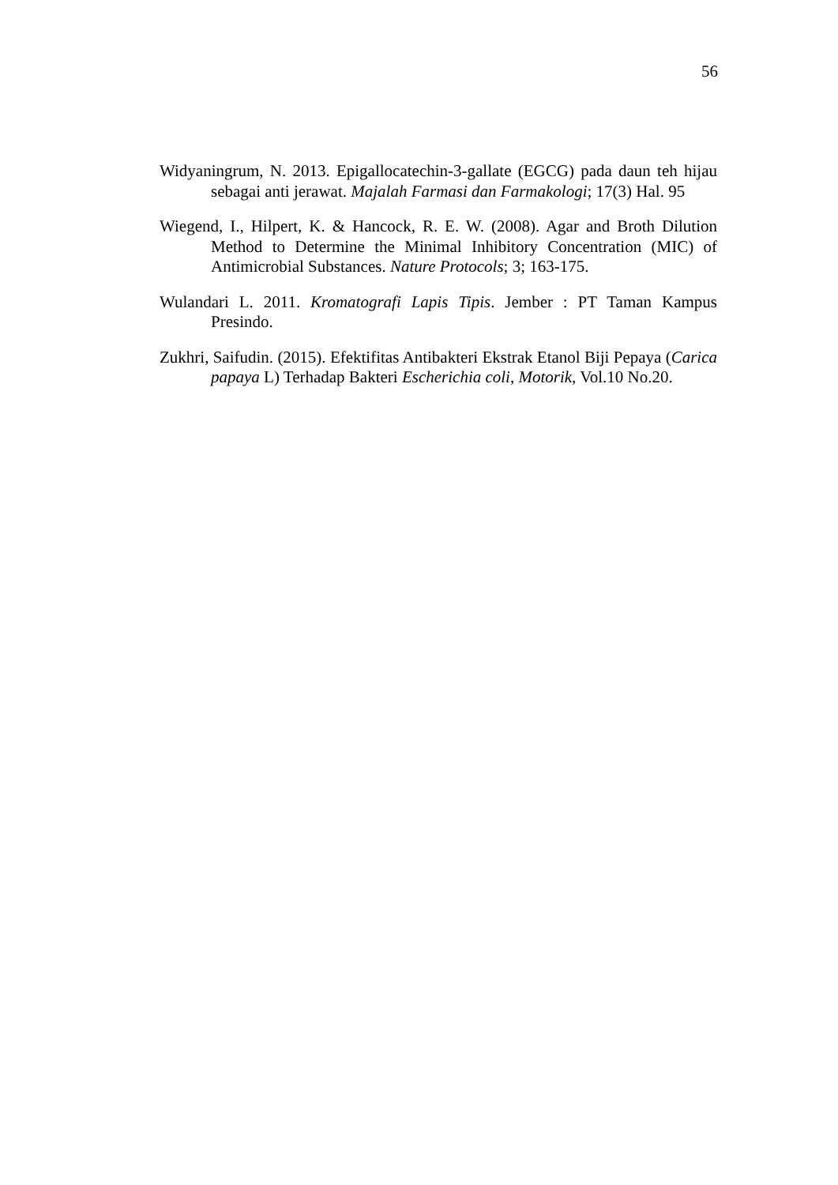56
Widyaningrum, N. 2013. Epigallocatechin-3-gallate (EGCG) pada daun teh hijau sebagai anti jerawat. Majalah Farmasi dan Farmakologi; 17(3) Hal. 95
Wiegend, I., Hilpert, K. & Hancock, R. E. W. (2008). Agar and Broth Dilution Method to Determine the Minimal Inhibitory Concentration (MIC) of Antimicrobial Substances. Nature Protocols; 3; 163-175.
Wulandari L. 2011. Kromatografi Lapis Tipis. Jember : PT Taman Kampus Presindo.
Zukhri, Saifudin. (2015). Efektifitas Antibakteri Ekstrak Etanol Biji Pepaya (Carica papaya L) Terhadap Bakteri Escherichia coli, Motorik, Vol.10 No.20.